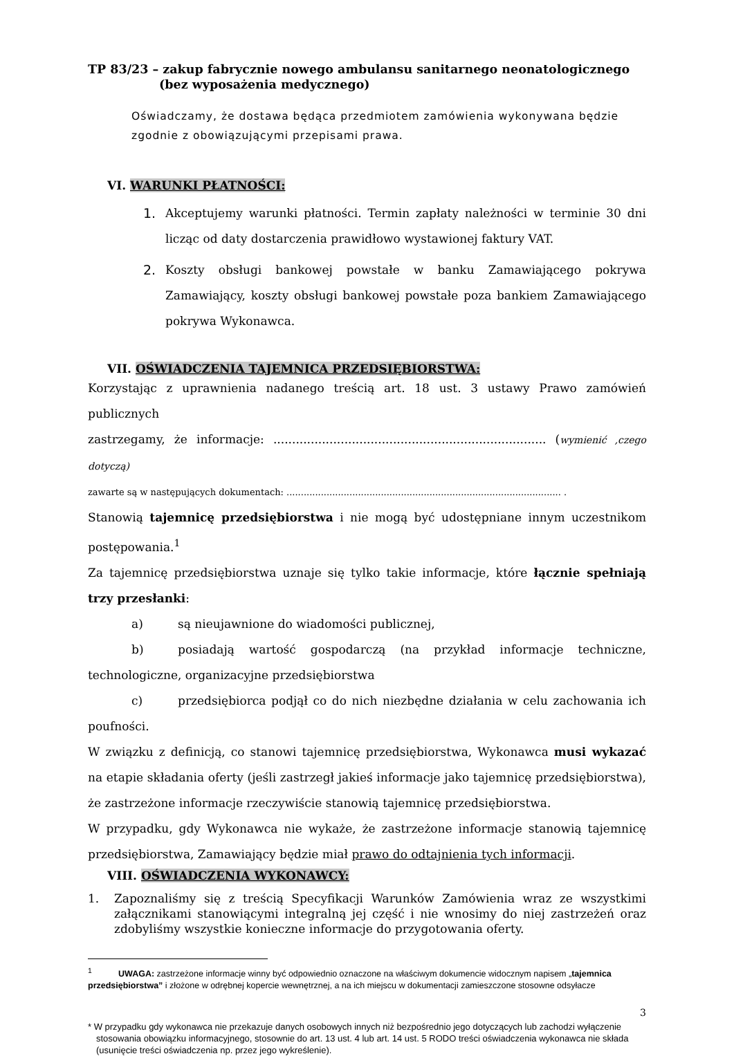TP 83/23 – zakup fabrycznie nowego ambulansu sanitarnego neonatologicznego
(bez wyposażenia medycznego)
Oświadczamy, że dostawa będąca przedmiotem zamówienia wykonywana będzie zgodnie z obowiązującymi przepisami prawa.
VI. WARUNKI PŁATNOŚCI:
1. Akceptujemy warunki płatności. Termin zapłaty należności w terminie 30 dni licząc od daty dostarczenia prawidłowo wystawionej faktury VAT.
2. Koszty obsługi bankowej powstałe w banku Zamawiającego pokrywa Zamawiający, koszty obsługi bankowej powstałe poza bankiem Zamawiającego pokrywa Wykonawca.
VII. OŚWIADCZENIA TAJEMNICA PRZEDSIĘBIORSTWA:
Korzystając z uprawnienia nadanego treścią art. 18 ust. 3 ustawy Prawo zamówień publicznych
zastrzegamy, że informacje: ......................................................................... (wymienić ,czego dotyczą)
zawarte są w następujących dokumentach: ................................................................................................ .
Stanowią tajemnicę przedsiębiorstwa i nie mogą być udostępniane innym uczestnikom postępowania.<sup>1</sup>
Za tajemnicę przedsiębiorstwa uznaje się tylko takie informacje, które łącznie spełniają trzy przesłanki:
a) są nieujawnione do wiadomości publicznej,
b) posiadają wartość gospodarczą (na przykład informacje techniczne, technologiczne, organizacyjne przedsiębiorstwa
c) przedsiębiorca podjął co do nich niezbędne działania w celu zachowania ich poufności.
W związku z definicją, co stanowi tajemnicę przedsiębiorstwa, Wykonawca musi wykazać na etapie składania oferty (jeśli zastrzegł jakieś informacje jako tajemnicę przedsiębiorstwa), że zastrzeżone informacje rzeczywiście stanowią tajemnicę przedsiębiorstwa.
W przypadku, gdy Wykonawca nie wykaże, że zastrzeżone informacje stanowią tajemnicę przedsiębiorstwa, Zamawiający będzie miał prawo do odtajnienia tych informacji.
VIII. OŚWIADCZENIA WYKONAWCY:
1. Zapoznaliśmy się z treścią Specyfikacji Warunków Zamówienia wraz ze wszystkimi załącznikami stanowiącymi integralną jej część i nie wnosimy do niej zastrzeżeń oraz zdobyliśmy wszystkie konieczne informacje do przygotowania oferty.
<sup>1</sup> UWAGA: zastrzeżone informacje winny być odpowiednio oznaczone na właściwym dokumencie widocznym napisem „tajemnica przedsiębiorstwa” i złożone w odrębnej kopercie wewnętrznej, a na ich miejscu w dokumentacji zamieszczone stosowne odsyłacze
3
* W przypadku gdy wykonawca nie przekazuje danych osobowych innych niż bezpośrednio jego dotyczących lub zachodzi wyłączenie stosowania obowiązku informacyjnego, stosownie do art. 13 ust. 4 lub art. 14 ust. 5 RODO treści oświadczenia wykonawca nie składa (usunięcie treści oświadczenia np. przez jego wykreślenie).